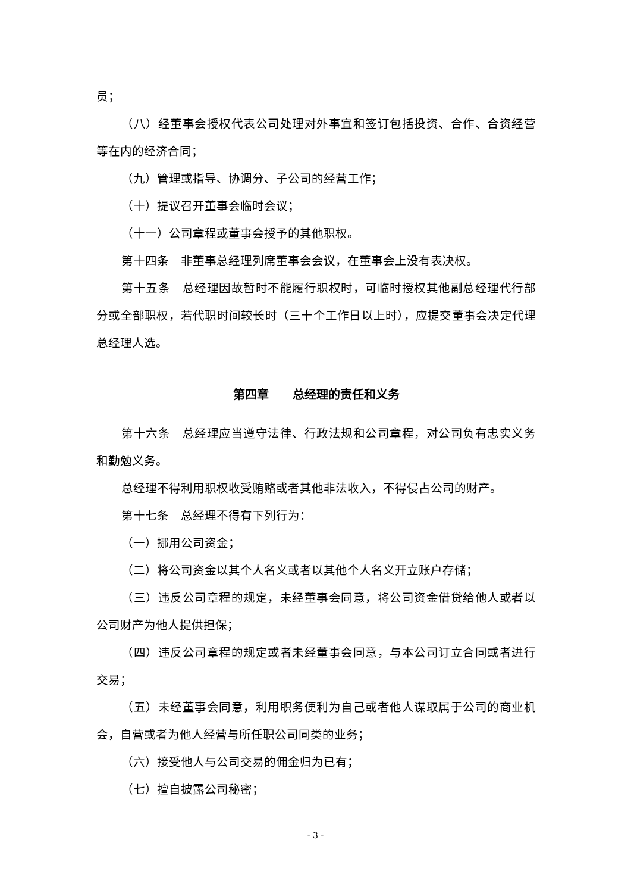员；
（八）经董事会授权代表公司处理对外事宜和签订包括投资、合作、合资经营等在内的经济合同；
（九）管理或指导、协调分、子公司的经营工作；
（十）提议召开董事会临时会议；
（十一）公司章程或董事会授予的其他职权。
第十四条　非董事总经理列席董事会会议，在董事会上没有表决权。
第十五条　总经理因故暂时不能履行职权时，可临时授权其他副总经理代行部分或全部职权，若代职时间较长时（三十个工作日以上时），应提交董事会决定代理总经理人选。
第四章　　总经理的责任和义务
第十六条　总经理应当遵守法律、行政法规和公司章程，对公司负有忠实义务和勤勉义务。
总经理不得利用职权收受贿赂或者其他非法收入，不得侵占公司的财产。
第十七条　总经理不得有下列行为：
（一）挪用公司资金；
（二）将公司资金以其个人名义或者以其他个人名义开立账户存储；
（三）违反公司章程的规定，未经董事会同意，将公司资金借贷给他人或者以公司财产为他人提供担保；
（四）违反公司章程的规定或者未经董事会同意，与本公司订立合同或者进行交易；
（五）未经董事会同意，利用职务便利为自己或者他人谋取属于公司的商业机会，自营或者为他人经营与所任职公司同类的业务；
（六）接受他人与公司交易的佣金归为已有；
（七）擅自披露公司秘密；
- 3 -